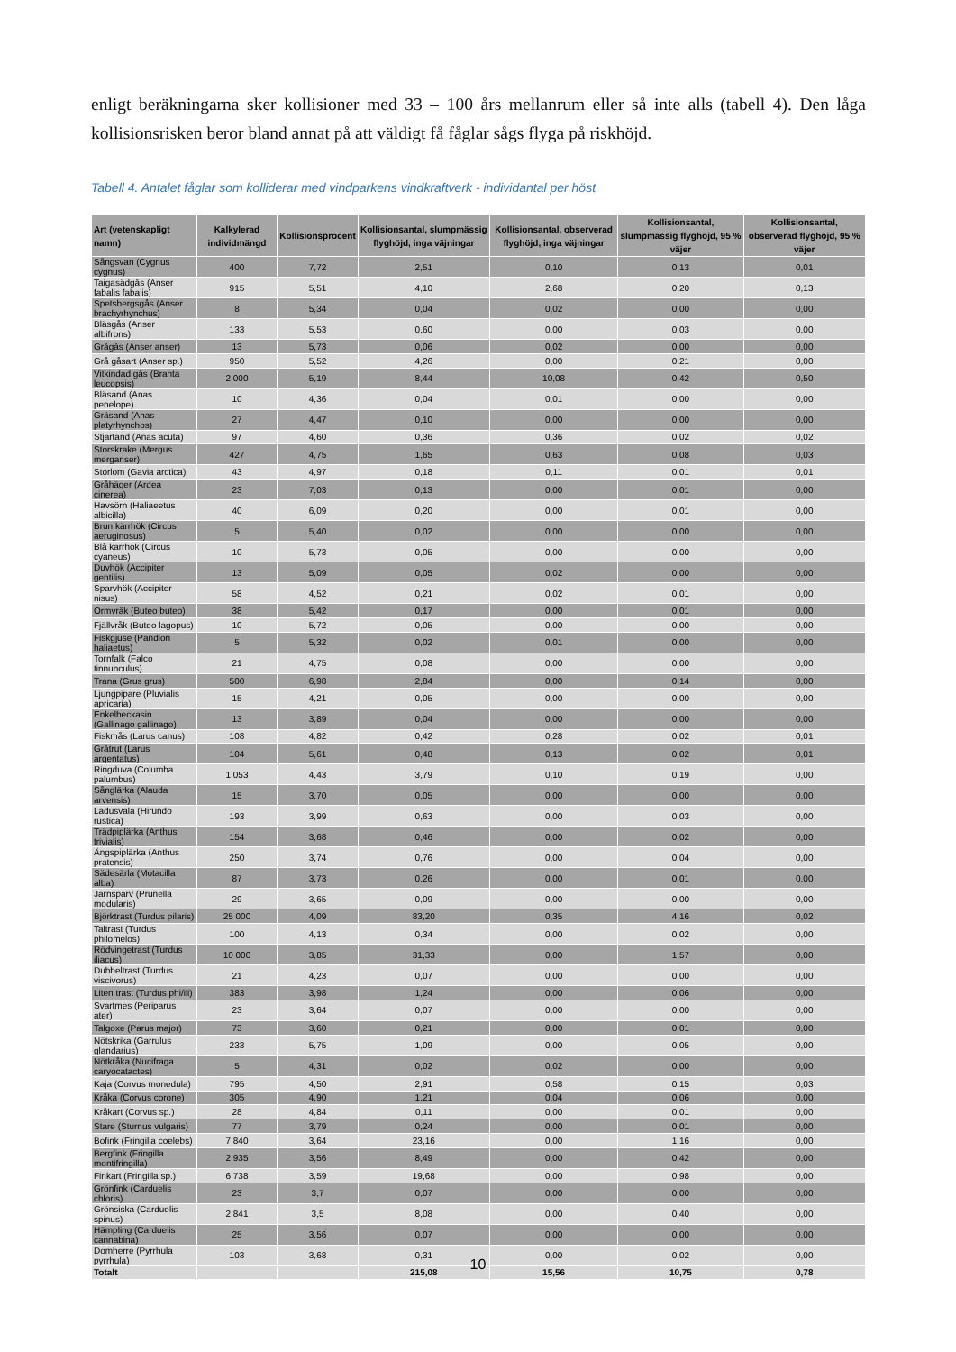enligt beräkningarna sker kollisioner med 33 – 100 års mellanrum eller så inte alls (tabell 4). Den låga kollisionsrisken beror bland annat på att väldigt få fåglar sågs flyga på riskhöjd.
Tabell 4. Antalet fåglar som kolliderar med vindparkens vindkraftverk - individantal per höst
| Art (vetenskapligt namn) | Kalkylerad individmängd | Kollisionsprocent | Kollisionsantal, slumpmässig flyghöjd, inga väjningar | Kollisionsantal, observerad flyghöjd, inga väjningar | Kollisionsantal, slumpmässig flyghöjd, 95 % väjer | Kollisionsantal, observerad flyghöjd, 95 % väjer |
| --- | --- | --- | --- | --- | --- | --- |
| Sångsvan (Cygnus cygnus) | 400 | 7,72 | 2,51 | 0,10 | 0,13 | 0,01 |
| Taigasädgås (Anser fabalis fabalis) | 915 | 5,51 | 4,10 | 2,68 | 0,20 | 0,13 |
| Spetsbergsgås (Anser brachyrhynchus) | 8 | 5,34 | 0,04 | 0,02 | 0,00 | 0,00 |
| Bläsgås (Anser albifrons) | 133 | 5,53 | 0,60 | 0,00 | 0,03 | 0,00 |
| Grågås (Anser anser) | 13 | 5,73 | 0,06 | 0,02 | 0,00 | 0,00 |
| Grå gåsart (Anser sp.) | 950 | 5,52 | 4,26 | 0,00 | 0,21 | 0,00 |
| Vitkindad gås (Branta leucopsis) | 2 000 | 5,19 | 8,44 | 10,08 | 0,42 | 0,50 |
| Bläsand (Anas penelope) | 10 | 4,36 | 0,04 | 0,01 | 0,00 | 0,00 |
| Gräsand (Anas platyrhynchos) | 27 | 4,47 | 0,10 | 0,00 | 0,00 | 0,00 |
| Stjärtand (Anas acuta) | 97 | 4,60 | 0,36 | 0,36 | 0,02 | 0,02 |
| Storskrake (Mergus merganser) | 427 | 4,75 | 1,65 | 0,63 | 0,08 | 0,03 |
| Storlom (Gavia arctica) | 43 | 4,97 | 0,18 | 0,11 | 0,01 | 0,01 |
| Gråhäger (Ardea cinerea) | 23 | 7,03 | 0,13 | 0,00 | 0,01 | 0,00 |
| Havsörn (Haliaeetus albicilla) | 40 | 6,09 | 0,20 | 0,00 | 0,01 | 0,00 |
| Brun kärrhök (Circus aeruginosus) | 5 | 5,40 | 0,02 | 0,00 | 0,00 | 0,00 |
| Blå kärrhök (Circus cyaneus) | 10 | 5,73 | 0,05 | 0,00 | 0,00 | 0,00 |
| Duvhök (Accipiter gentilis) | 13 | 5,09 | 0,05 | 0,02 | 0,00 | 0,00 |
| Sparvhök (Accipiter nisus) | 58 | 4,52 | 0,21 | 0,02 | 0,01 | 0,00 |
| Ormvråk (Buteo buteo) | 38 | 5,42 | 0,17 | 0,00 | 0,01 | 0,00 |
| Fjällvråk (Buteo lagopus) | 10 | 5,72 | 0,05 | 0,00 | 0,00 | 0,00 |
| Fiskgjuse (Pandion haliaetus) | 5 | 5,32 | 0,02 | 0,01 | 0,00 | 0,00 |
| Tornfalk (Falco tinnunculus) | 21 | 4,75 | 0,08 | 0,00 | 0,00 | 0,00 |
| Trana (Grus grus) | 500 | 6,98 | 2,84 | 0,00 | 0,14 | 0,00 |
| Ljungpipare (Pluvialis apricaria) | 15 | 4,21 | 0,05 | 0,00 | 0,00 | 0,00 |
| Enkelbeckasin (Gallinago gallinago) | 13 | 3,89 | 0,04 | 0,00 | 0,00 | 0,00 |
| Fiskmås (Larus canus) | 108 | 4,82 | 0,42 | 0,28 | 0,02 | 0,01 |
| Gråtrut (Larus argentatus) | 104 | 5,61 | 0,48 | 0,13 | 0,02 | 0,01 |
| Ringduva (Columba palumbus) | 1 053 | 4,43 | 3,79 | 0,10 | 0,19 | 0,00 |
| Sånglärka (Alauda arvensis) | 15 | 3,70 | 0,05 | 0,00 | 0,00 | 0,00 |
| Ladusvala (Hirundo rustica) | 193 | 3,99 | 0,63 | 0,00 | 0,03 | 0,00 |
| Trädpiplärka (Anthus trivialis) | 154 | 3,68 | 0,46 | 0,00 | 0,02 | 0,00 |
| Ängspiplärka (Anthus pratensis) | 250 | 3,74 | 0,76 | 0,00 | 0,04 | 0,00 |
| Sädesärla (Motacilla alba) | 87 | 3,73 | 0,26 | 0,00 | 0,01 | 0,00 |
| Järnsparv (Prunella modularis) | 29 | 3,65 | 0,09 | 0,00 | 0,00 | 0,00 |
| Björktrast (Turdus pilaris) | 25 000 | 4,09 | 83,20 | 0,35 | 4,16 | 0,02 |
| Taltrast (Turdus philomelos) | 100 | 4,13 | 0,34 | 0,00 | 0,02 | 0,00 |
| Rödvingetrast (Turdus iliacus) | 10 000 | 3,85 | 31,33 | 0,00 | 1,57 | 0,00 |
| Dubbeltrast (Turdus viscivorus) | 21 | 4,23 | 0,07 | 0,00 | 0,00 | 0,00 |
| Liten trast (Turdus phi/ili) | 383 | 3,98 | 1,24 | 0,00 | 0,06 | 0,00 |
| Svartmes (Periparus ater) | 23 | 3,64 | 0,07 | 0,00 | 0,00 | 0,00 |
| Talgoxe (Parus major) | 73 | 3,60 | 0,21 | 0,00 | 0,01 | 0,00 |
| Nötskrika (Garrulus glandarius) | 233 | 5,75 | 1,09 | 0,00 | 0,05 | 0,00 |
| Nötkråka (Nucifraga caryocatactes) | 5 | 4,31 | 0,02 | 0,02 | 0,00 | 0,00 |
| Kaja (Corvus monedula) | 795 | 4,50 | 2,91 | 0,58 | 0,15 | 0,03 |
| Kråka (Corvus corone) | 305 | 4,90 | 1,21 | 0,04 | 0,06 | 0,00 |
| Kråkart (Corvus sp.) | 28 | 4,84 | 0,11 | 0,00 | 0,01 | 0,00 |
| Stare (Sturnus vulgaris) | 77 | 3,79 | 0,24 | 0,00 | 0,01 | 0,00 |
| Bofink (Fringilla coelebs) | 7 840 | 3,64 | 23,16 | 0,00 | 1,16 | 0,00 |
| Bergfink (Fringilla montifringilla) | 2 935 | 3,56 | 8,49 | 0,00 | 0,42 | 0,00 |
| Finkart (Fringilla sp.) | 6 738 | 3,59 | 19,68 | 0,00 | 0,98 | 0,00 |
| Grönfink (Carduelis chloris) | 23 | 3,7 | 0,07 | 0,00 | 0,00 | 0,00 |
| Grönsiska (Carduelis spinus) | 2 841 | 3,5 | 8,08 | 0,00 | 0,40 | 0,00 |
| Hämpling (Carduelis cannabina) | 25 | 3,56 | 0,07 | 0,00 | 0,00 | 0,00 |
| Domherre (Pyrrhula pyrrhula) | 103 | 3,68 | 0,31 | 0,00 | 0,02 | 0,00 |
| Totalt | | | 215,08 | 15,56 | 10,75 | 0,78 |
10